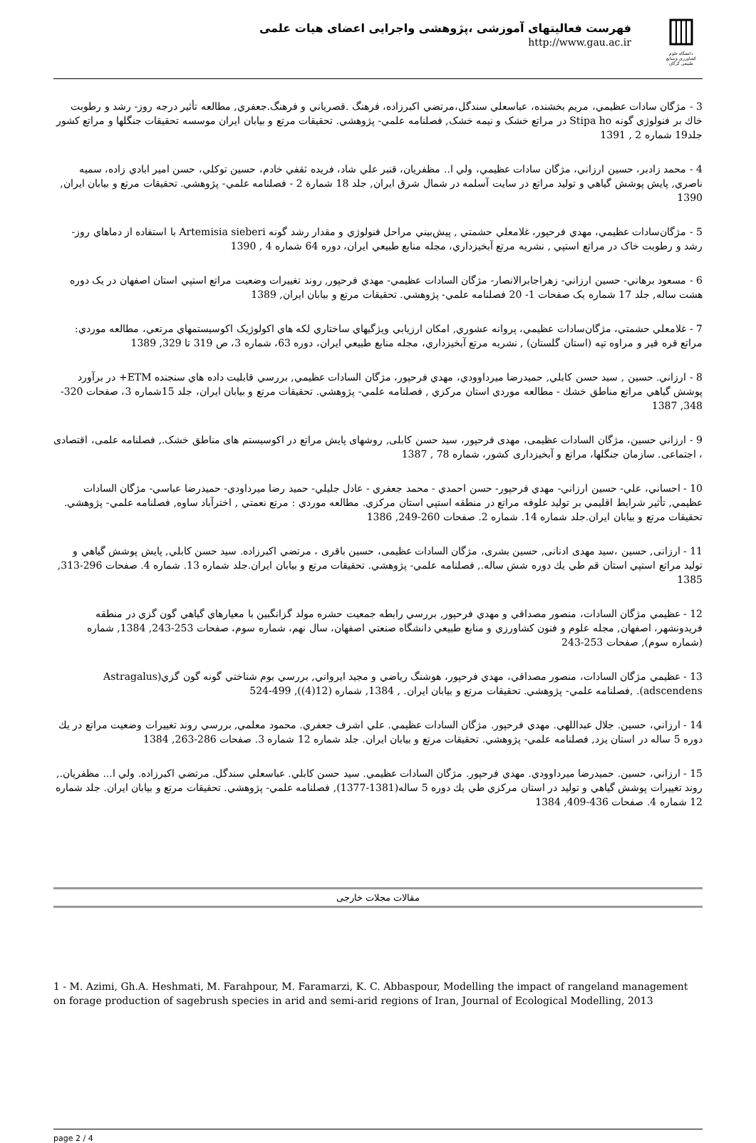فهرست فعالیتهای آموزشی ،پژوهشی واجرایی اعضای هیات علمی
http://www.gau.ac.ir
دانشگاه علوم کشاورزی و منابع طبیعی گرگان
3 - مژگان سادات عظيمي، مريم بخشنده، عباسعلي سندگل،مرتضي اكبرزاده، فرهنگ .قصرياني و فرهنگ.جعفري, مطالعه تأثير درجه روز- رشد و رطوبت خاك بر فنولوژي گونه Stipa ho در مراتع خشک و نيمه خشک, فصلنامه علمي- پژوهشي. تحقيقات مرتع و بيابان ايران موسسه تحقيقات جنگلها و مراتع كشور جلد19 شماره 2 , 1391
4 - محمد زادبر، حسين ارزاني، مژگان سادات عظيمي، ولي ا.. مظفريان، قنبر علي شاد، فريده ثقفي خادم، حسين توكلي، حسن امير ابادي زاده، سميه ناصري, پايش پوشش گياهي و توليد مراتع در سايت آسلمه در شمال شرق ايران, جلد 18 شمارة 2 - فصلنامه علمي- پژوهشي. تحقيقات مرتع و بيابان ايران, 1390
5 - مژگان‌سادات عظيمي، مهدي فرحپور، غلامعلي حشمتي , پيش‌بيني مراحل فنولوژي و مقدار رشد گونه Artemisia sieberi با استفاده از دماهاي روز- رشد و رطوبت خاک در مراتع استپي , نشريه مرتع آبخيزداري، مجله منابع طبيعي ايران، دوره 64 شماره 4 , 1390
6 - مسعود برهاني- حسين ارزاني- زهراجابرالانصار- مژگان السادات عظيمي- مهدي فرحپور, روند تغييرات وضعيت مراتع استپي استان اصفهان در يک دوره هشت ساله, جلد 17 شماره يک صفحات 1- 20 فصلنامه علمي- پژوهشي. تحقيقات مرتع و بيابان ايران, 1389
7 - غلامعلي حشمتي، مژگان‌سادات عظيمي، پروانه عشوري, امكان ارزيابي ويژگيهاي ساختاري لكه هاي اكولوژيک اكوسيستمهاي مرتعي، مطالعه موردي: مراتع قره قير و مراوه تپه (استان گلستان) , نشريه مرتع آبخيزداري، مجله منابع طبيعي ايران، دوره 63، شماره 3، ص 319 تا 329, 1389
8 - ارزاني. حسين , سيد حسن كابلي, حميدرضا ميرداوودي، مهدي فرحپور، مژگان السادات عظيمي, بررسي قابليت داده هاي سنجنده ETM+ در برآورد پوشش گياهي مراتع مناطق خشك - مطالعه موردي استان مركزي , فصلنامه علمي- پژوهشي. تحقيقات مرتع و بيابان ايران، جلد 15شماره 3، صفحات 320-348, 1387
9 - ارزاني حسين، مژگان السادات عظيمی، مهدی فرحپور، سيد حسن کابلی, روشهای پايش مراتع در اکوسيستم های مناطق خشک., فصلنامه علمی، اقتصادی ، اجتماعی. سازمان جنگلها، مراتع و آبخيزداری کشور، شماره 78 , 1387
10 - احساني، علي- حسين ارزاني- مهدي فرحپور- حسن احمدي - محمد جعفري - عادل جليلي- حميد رضا ميرداودي- حميدرضا عباسي- مژگان السادات عظيمي, تأثير شرايط اقليمي بر توليد علوفه مراتع در منطقه استپي استان مركزي. مطالعه موردي : مرتع نعمتي , اخترآباد ساوه, فصلنامه علمي- پژوهشي. تحقيقات مرتع و بيابان ايران.جلد شماره 14. شماره 2. صفحات 260-249, 1386
11 - ارزانی, حسين ،سيد مهدی ادنانی, حسين بشری، مژگان السادات عظيمی، حسين باقری ، مرتضي اكبرزاده. سيد حسن كابلي, پايش پوشش گياهي و توليد مراتع استپي استان قم طي يك دوره شش ساله., فصلنامه علمي- پژوهشي. تحقيقات مرتع و بيابان ايران.جلد شماره 13. شماره 4. صفحات 296-313, 1385
12 - عظيمي مژگان السادات، منصور مصداقي و مهدي فرحپور, بررسي رابطه جمعيت حشره مولد گزانگبين با معيارهاي گياهي گون گزي در منطقه فريدونشهر، اصفهان, مجله علوم و فنون كشاورزي و منابع طبيعي دانشگاه صنعتي اصفهان، سال نهم، شماره سوم، صفحات 253-243, 1384, شماره (شماره سوم), صفحات 253-243
13 - عظيمي مژگان السادات، منصور مصداقي، مهدي فرحپور، هوشنگ رياضي و مجيد ايرواني, بررسي بوم شناختي گونه گون گزي(Astragalus adscendens). ,فصلنامه علمي- پژوهشي. تحقيقات مرتع و بيابان ايران. , 1384, شماره (12(4)), 499-524
14 - ارزاني، حسين. جلال عبداللهي. مهدي فرحپور. مژگان السادات عظيمي. علي اشرف جعفري. محمود معلمي, بررسي روند تغييرات وضعيت مراتع در يك دوره 5 ساله در استان يزد, فصلنامه علمي- پژوهشي. تحقيقات مرتع و بيابان ايران. جلد شماره 12 شماره 3. صفحات 286-263, 1384
15 - ارزاني، حسين. حميدرضا ميرداوودي. مهدي فرحپور. مژگان السادات عظيمي. سيد حسن كابلي. عباسعلي سندگل. مرتضي اكبرزاده. ولي ا... مظفريان., روند تغييرات پوشش گياهي و توليد در استان مركزي طي يك دوره 5 ساله(1381-1377), فصلنامه علمي- پژوهشي. تحقيقات مرتع و بيابان ايران. جلد شماره 12 شماره 4. صفحات 436-409, 1384
مقالات مجلات خارجی
1 - M. Azimi, Gh.A. Heshmati, M. Farahpour, M. Faramarzi, K. C. Abbaspour, Modelling the impact of rangeland management on forage production of sagebrush species in arid and semi-arid regions of Iran, Journal of Ecological Modelling, 2013
page 2 / 4